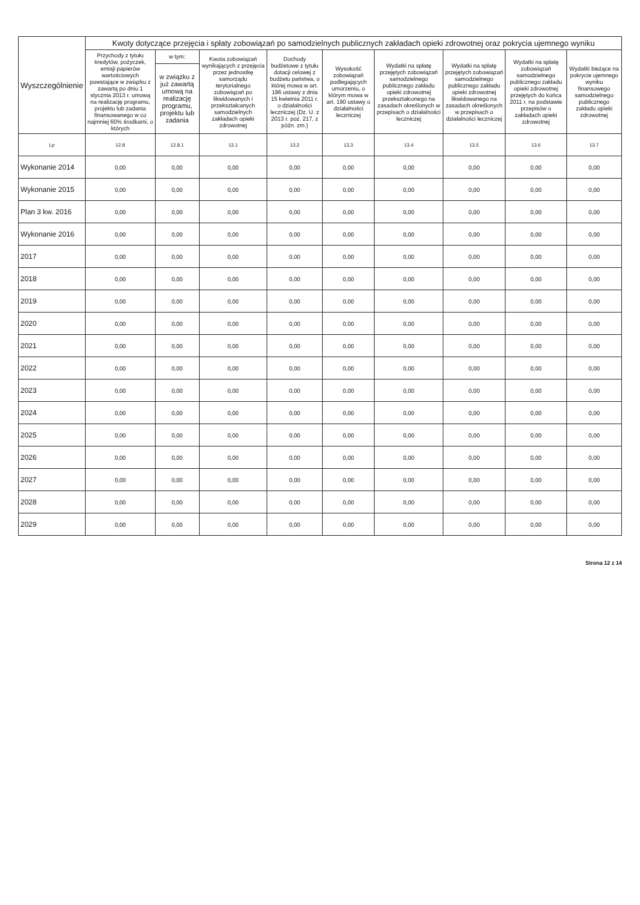| Wyszczególnienie | Kwoty dotyczące przejęcia i spłaty zobowiązań po samodzielnych publicznych zakładach opieki zdrowotnej oraz pokrycia ujemnego wyniku | | | | | | | | |
| --- | --- | --- | --- | --- | --- | --- | --- | --- | --- |
| | Przychody z tytułu kredytów, pożyczek, emisji papierów wartościowych powstające w związku z zawartą po dniu 1 stycznia 2013 r. umową na realizację programu, projektu lub zadania finansowanego w co najmniej 60% środkami, o których | w tym: | Kwota zobowiązań wynikających z przejęcia przez jednostkę samorządu terytorialnego zobowiązań po likwidowanych i przekształcanych samodzielnych zakładach opieki zdrowotnej | Dochody budżetowe z tytułu dotacji celowej z budżetu państwa, o której mowa w art. 196 ustawy z dnia 15 kwietnia 2011 r. o działalności leczniczej (Dz. U. z 2013 r. poz. 217, z późn. zm.) | Wysokość zobowiązań podlegających umorzeniu, o którym mowa w art. 190 ustawy o działalności leczniczej | Wydatki na spłatę przejętych zobowiązań samodzielnego publicznego zakładu opieki zdrowotnej przekształconego na zasadach określonych w przepisach o działalności leczniczej | Wydatki na spłatę przejętych zobowiązań samodzielnego publicznego zakładu opieki zdrowotnej likwidowanego na zasadach określonych w przepisach o działalności leczniczej | Wydatki na spłatę zobowiązań samodzielnego publicznego zakładu opieki zdrowotnej przejętych do końca 2011 r. na podstawie przepisów o zakładach opieki zdrowotnej | Wydatki bieżące na pokrycie ujemnego wyniku finansowego samodzielnego publicznego zakładu opieki zdrowotnej |
| | | w związku z już zawartą umową na realizację programu, projektu lub zadania | | | | | | | |
| Lp | 12.8 | 12.8.1 | 13.1 | 13.2 | 13.3 | 13.4 | 13.5 | 13.6 | 13.7 |
| Wykonanie 2014 | 0,00 | 0,00 | 0,00 | 0,00 | 0,00 | 0,00 | 0,00 | 0,00 | 0,00 |
| Wykonanie 2015 | 0,00 | 0,00 | 0,00 | 0,00 | 0,00 | 0,00 | 0,00 | 0,00 | 0,00 |
| Plan 3 kw. 2016 | 0,00 | 0,00 | 0,00 | 0,00 | 0,00 | 0,00 | 0,00 | 0,00 | 0,00 |
| Wykonanie 2016 | 0,00 | 0,00 | 0,00 | 0,00 | 0,00 | 0,00 | 0,00 | 0,00 | 0,00 |
| 2017 | 0,00 | 0,00 | 0,00 | 0,00 | 0,00 | 0,00 | 0,00 | 0,00 | 0,00 |
| 2018 | 0,00 | 0,00 | 0,00 | 0,00 | 0,00 | 0,00 | 0,00 | 0,00 | 0,00 |
| 2019 | 0,00 | 0,00 | 0,00 | 0,00 | 0,00 | 0,00 | 0,00 | 0,00 | 0,00 |
| 2020 | 0,00 | 0,00 | 0,00 | 0,00 | 0,00 | 0,00 | 0,00 | 0,00 | 0,00 |
| 2021 | 0,00 | 0,00 | 0,00 | 0,00 | 0,00 | 0,00 | 0,00 | 0,00 | 0,00 |
| 2022 | 0,00 | 0,00 | 0,00 | 0,00 | 0,00 | 0,00 | 0,00 | 0,00 | 0,00 |
| 2023 | 0,00 | 0,00 | 0,00 | 0,00 | 0,00 | 0,00 | 0,00 | 0,00 | 0,00 |
| 2024 | 0,00 | 0,00 | 0,00 | 0,00 | 0,00 | 0,00 | 0,00 | 0,00 | 0,00 |
| 2025 | 0,00 | 0,00 | 0,00 | 0,00 | 0,00 | 0,00 | 0,00 | 0,00 | 0,00 |
| 2026 | 0,00 | 0,00 | 0,00 | 0,00 | 0,00 | 0,00 | 0,00 | 0,00 | 0,00 |
| 2027 | 0,00 | 0,00 | 0,00 | 0,00 | 0,00 | 0,00 | 0,00 | 0,00 | 0,00 |
| 2028 | 0,00 | 0,00 | 0,00 | 0,00 | 0,00 | 0,00 | 0,00 | 0,00 | 0,00 |
| 2029 | 0,00 | 0,00 | 0,00 | 0,00 | 0,00 | 0,00 | 0,00 | 0,00 | 0,00 |
Strona 12 z 14